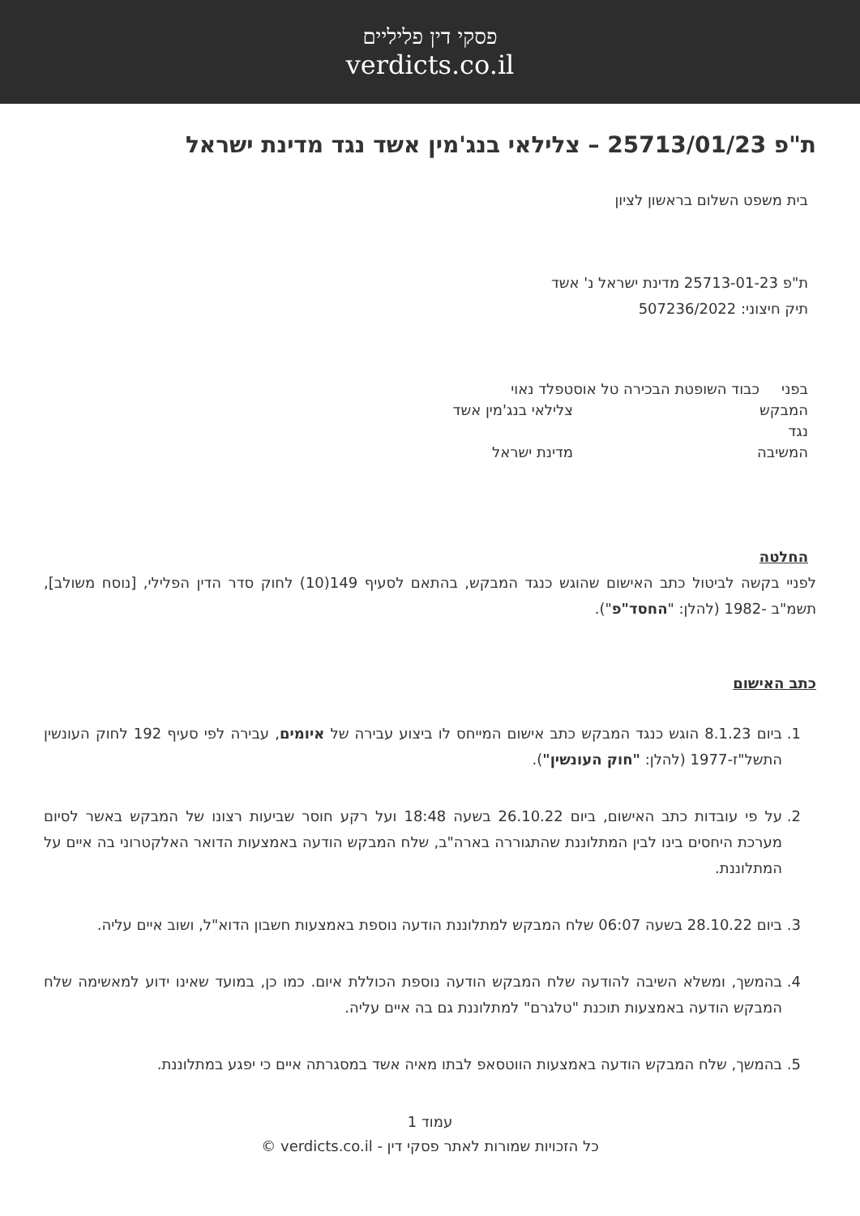פסקי דין פליליים
verdicts.co.il
ת"פ 25713/01/23 – צלילאי בנג'מין אשד נגד מדינת ישראל
בית משפט השלום בראשון לציון
ת"פ 25713-01-23 מדינת ישראל נ' אשד
תיק חיצוני: 507236/2022
בפני כבוד השופטת הבכירה טל אוסטפלד נאוי
המבקש צלילאי בנג'מין אשד
נגד
המשיבה מדינת ישראל
החלטה
לפניי בקשה לביטול כתב האישום שהוגש כנגד המבקש, בהתאם לסעיף 149(10) לחוק סדר הדין הפלילי, [נוסח משולב], תשמ"ב -1982 (להלן: "החסד"פ").
כתב האישום
1. ביום 8.1.23 הוגש כנגד המבקש כתב אישום המייחס לו ביצוע עבירה של איומים, עבירה לפי סעיף 192 לחוק העונשין התשל"ז-1977 (להלן: "חוק העונשין").
2. על פי עובדות כתב האישום, ביום 26.10.22 בשעה 18:48 ועל רקע חוסר שביעות רצונו של המבקש באשר לסיום מערכת היחסים בינו לבין המתלוננת שהתגוררה בארה"ב, שלח המבקש הודעה באמצעות הדואר האלקטרוני בה איים על המתלוננת.
3. ביום 28.10.22 בשעה 06:07 שלח המבקש למתלוננת הודעה נוספת באמצעות חשבון הדוא"ל, ושוב איים עליה.
4. בהמשך, ומשלא השיבה להודעה שלח המבקש הודעה נוספת הכוללת איום. כמו כן, במועד שאינו ידוע למאשימה שלח המבקש הודעה באמצעות תוכנת "טלגרם" למתלוננת גם בה איים עליה.
5. בהמשך, שלח המבקש הודעה באמצעות הווטסאפ לבתו מאיה אשד במסגרתה איים כי יפגע במתלוננת.
עמוד 1
כל הזכויות שמורות לאתר פסקי דין - verdicts.co.il ©